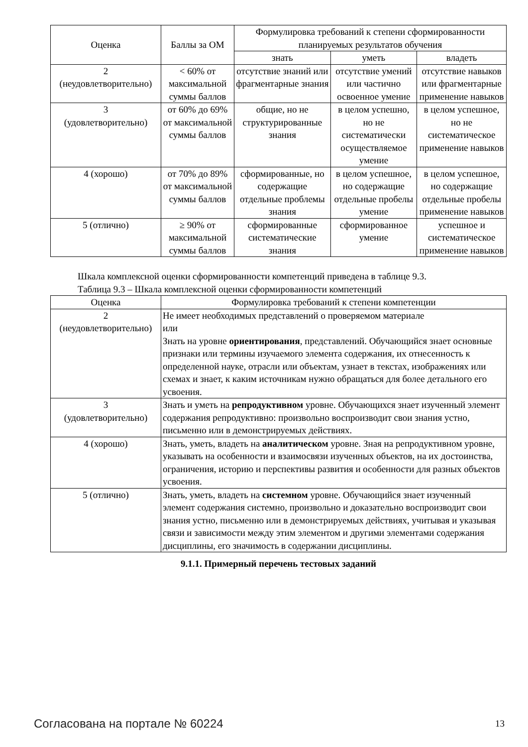| Оценка | Баллы за ОМ | Формулировка требований к степени сформированности планируемых результатов обучения | | |
| --- | --- | --- | --- | --- |
| | | знать | уметь | владеть |
| 2 (неудовлетворительно) | < 60% от максимальной суммы баллов | отсутствие знаний или фрагментарные знания | отсутствие умений или частично освоенное умение | отсутствие навыков или фрагментарные применение навыков |
| 3 (удовлетворительно) | от 60% до 69% от максимальной суммы баллов | общие, но не структурированные знания | в целом успешно, но не систематически осуществляемое умение | в целом успешное, но не систематическое применение навыков |
| 4 (хорошо) | от 70% до 89% от максимальной суммы баллов | сформированные, но содержащие отдельные проблемы знания | в целом успешное, но содержащие отдельные пробелы умение | в целом успешное, но содержащие отдельные пробелы применение навыков |
| 5 (отлично) | ≥ 90% от максимальной суммы баллов | сформированные систематические знания | сформированное умение | успешное и систематическое применение навыков |
Шкала комплексной оценки сформированности компетенций приведена в таблице 9.3.
Таблица 9.3 – Шкала комплексной оценки сформированности компетенций
| Оценка | Формулировка требований к степени компетенции |
| --- | --- |
| 2 (неудовлетворительно) | Не имеет необходимых представлений о проверяемом материале или Знать на уровне ориентирования , представлений. Обучающийся знает основные признаки или термины изучаемого элемента содержания, их отнесенность к определенной науке, отрасли или объектам, узнает в текстах, изображениях или схемах и знает, к каким источникам нужно обращаться для более детального его усвоения. |
| 3 (удовлетворительно) | Знать и уметь на репродуктивном уровне. Обучающихся знает изученный элемент содержания репродуктивно: произвольно воспроизводит свои знания устно, письменно или в демонстрируемых действиях. |
| 4 (хорошо) | Знать, уметь, владеть на аналитическом уровне. Зная на репродуктивном уровне, указывать на особенности и взаимосвязи изученных объектов, на их достоинства, ограничения, историю и перспективы развития и особенности для разных объектов усвоения. |
| 5 (отлично) | Знать, уметь, владеть на системном уровне. Обучающийся знает изученный элемент содержания системно, произвольно и доказательно воспроизводит свои знания устно, письменно или в демонстрируемых действиях, учитывая и указывая связи и зависимости между этим элементом и другими элементами содержания дисциплины, его значимость в содержании дисциплины. |
9.1.1. Примерный перечень тестовых заданий
Согласована на портале № 60224 13